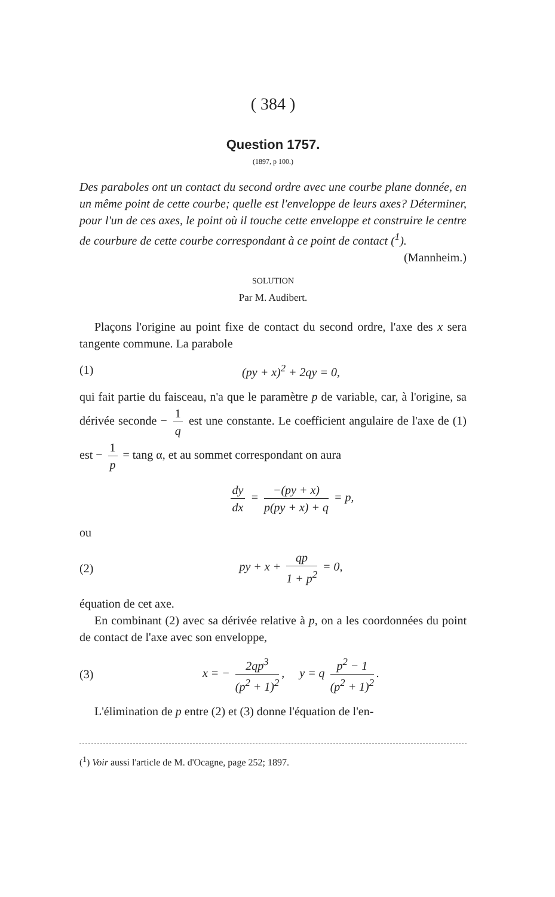( 384 )
Question 1757.
(1897, p 100.)
Des paraboles ont un contact du second ordre avec une courbe plane donnée, en un même point de cette courbe; quelle est l'enveloppe de leurs axes? Déterminer, pour l'un de ces axes, le point où il touche cette enveloppe et construire le centre de courbure de cette courbe correspondant à ce point de contact (<sup>1</sup>). (Mannheim.)
SOLUTION
Par M. Audibert.
Plaçons l'origine au point fixe de contact du second ordre, l'axe des x sera tangente commune. La parabole
(1) (py + x)<sup>2</sup> + 2qy = 0,
qui fait partie du faisceau, n'a que le paramètre p de variable, car, à l'origine, sa dérivée seconde − 1 q est une constante. Le coefficient angulaire de l'axe de (1) est − 1 p = tang α, et au sommet correspondant on aura
dy dx = −(py + x) p(py + x) + q = p,
ou
(2) py + x + qp 1 + p<sup>2</sup> = 0,
équation de cet axe.
En combinant (2) avec sa dérivée relative à p, on a les coordonnées du point de contact de l'axe avec son enveloppe,
(3) x = − 2qp<sup>3</sup> (p<sup>2</sup> + 1)<sup>2</sup>, y = q p<sup>2</sup> − 1 (p<sup>2</sup> + 1)<sup>2</sup>.
L'élimination de p entre (2) et (3) donne l'équation de l'en-
(<sup>1</sup>) Voir aussi l'article de M. d'Ocagne, page 252; 1897.